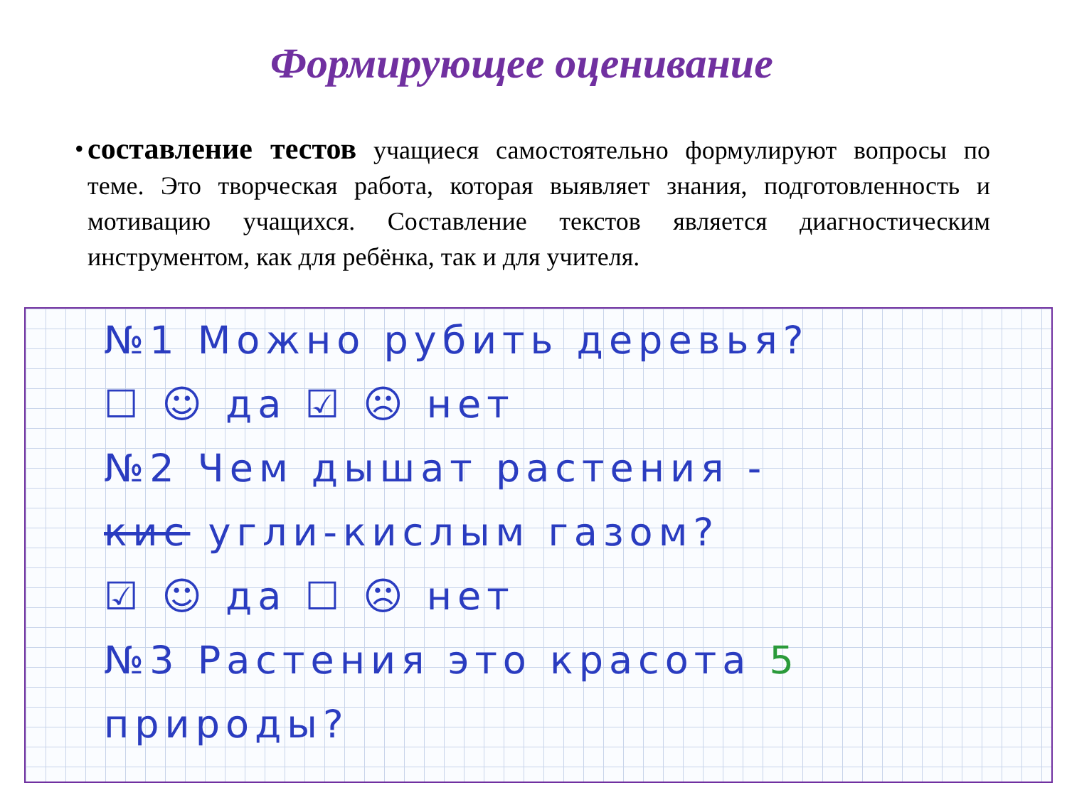Формирующее оценивание
•
составление тестов учащиеся самостоятельно формулируют вопросы по теме. Это творческая работа, которая выявляет знания, подготовленность и мотивацию учащихся. Составление текстов является диагностическим инструментом, как для ребёнка, так и для учителя.
№1 Можно рубить деревья?
☐ ☺ да ☑ ☹ нет
№2 Чем дышат растения -
кис угли-кислым газом?
☑ ☺ да ☐ ☹ нет
№3 Растения это красота 5
природы?